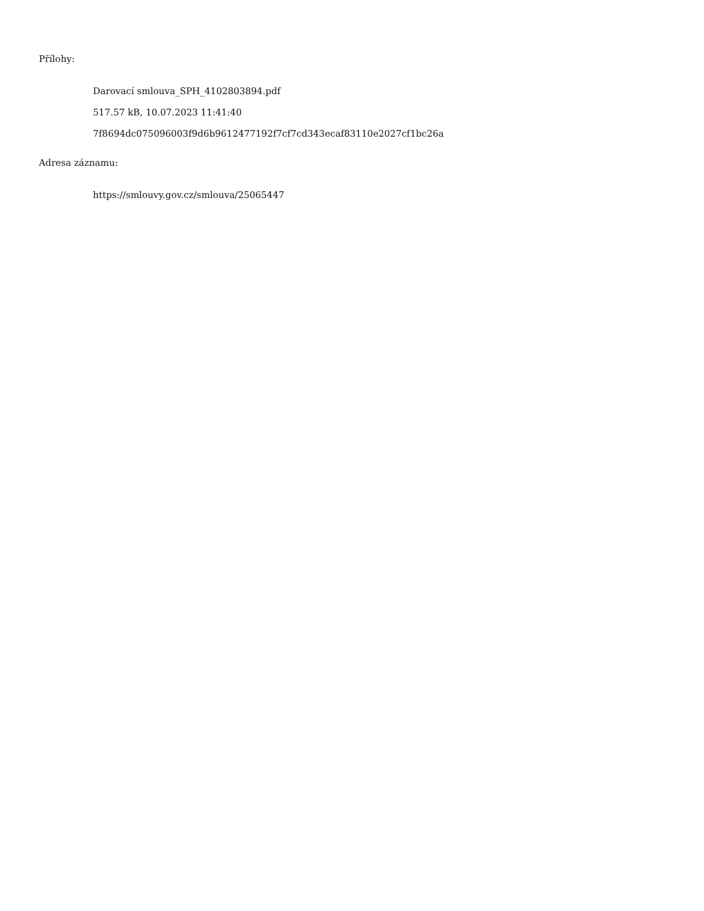Přílohy:
Darovací smlouva_SPH_4102803894.pdf
517.57 kB, 10.07.2023 11:41:40
7f8694dc075096003f9d6b9612477192f7cf7cd343ecaf83110e2027cf1bc26a
Adresa záznamu:
https://smlouvy.gov.cz/smlouva/25065447